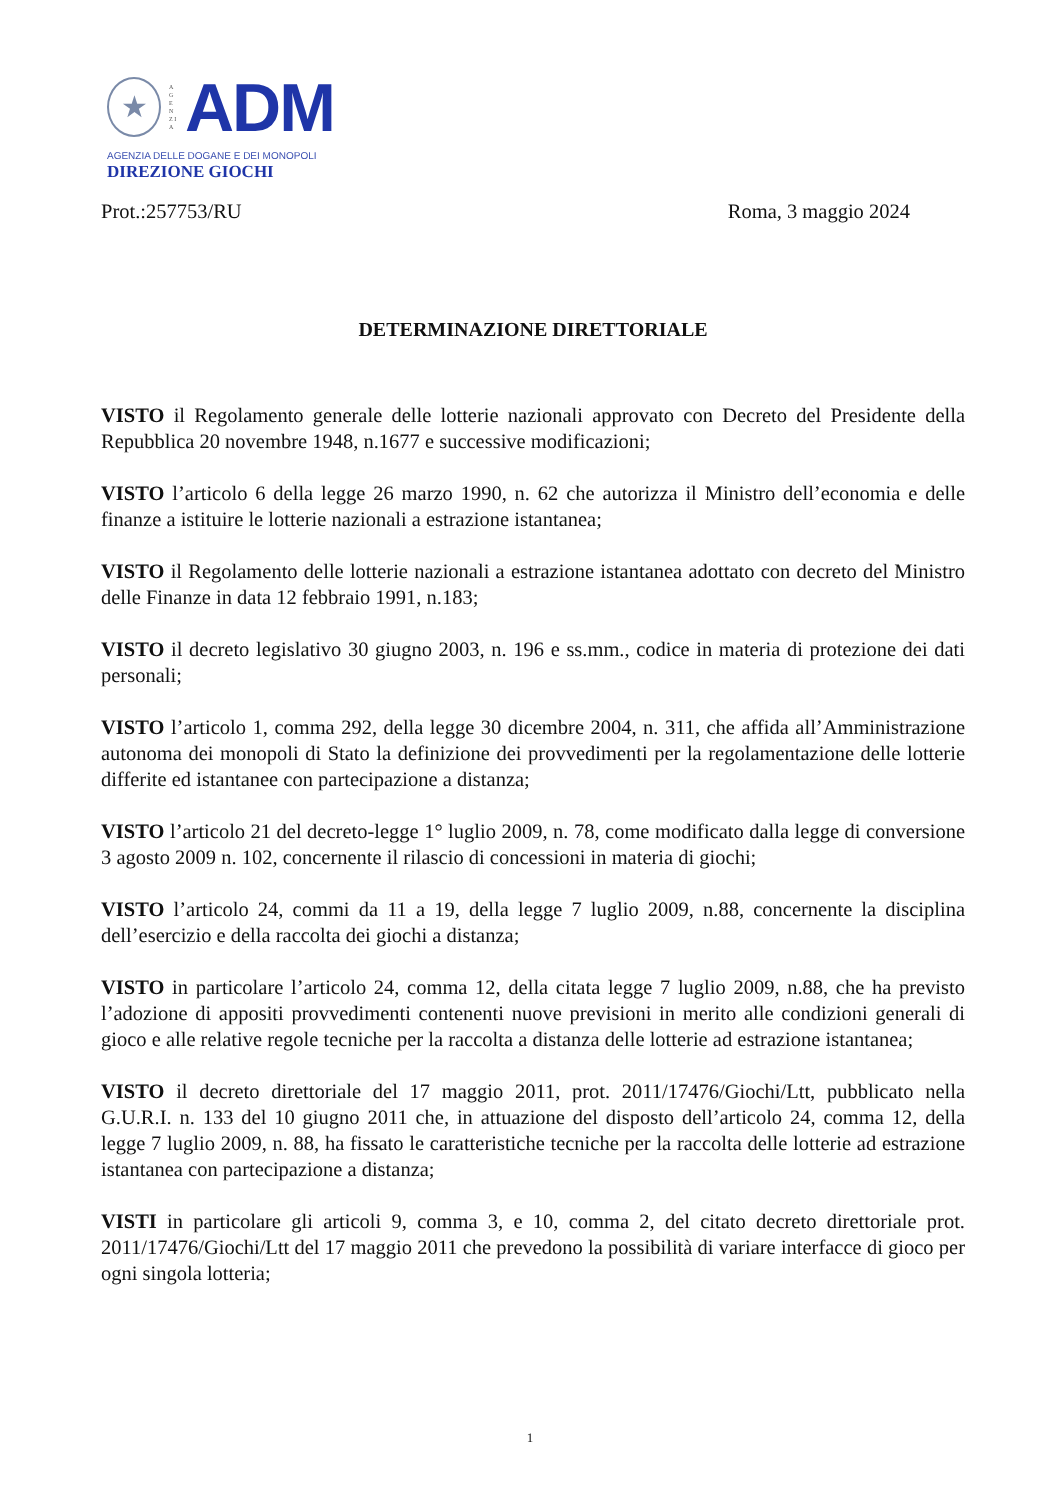★
A G E N Z I A
ADM
AGENZIA DELLE DOGANE E DEI MONOPOLI
DIREZIONE GIOCHI
Prot.:257753/RU Roma, 3 maggio 2024
DETERMINAZIONE DIRETTORIALE
VISTO il Regolamento generale delle lotterie nazionali approvato con Decreto del Presidente della Repubblica 20 novembre 1948, n.1677 e successive modificazioni;
VISTO l’articolo 6 della legge 26 marzo 1990, n. 62 che autorizza il Ministro dell’economia e delle finanze a istituire le lotterie nazionali a estrazione istantanea;
VISTO il Regolamento delle lotterie nazionali a estrazione istantanea adottato con decreto del Ministro delle Finanze in data 12 febbraio 1991, n.183;
VISTO il decreto legislativo 30 giugno 2003, n. 196 e ss.mm., codice in materia di protezione dei dati personali;
VISTO l’articolo 1, comma 292, della legge 30 dicembre 2004, n. 311, che affida all’Amministrazione autonoma dei monopoli di Stato la definizione dei provvedimenti per la regolamentazione delle lotterie differite ed istantanee con partecipazione a distanza;
VISTO l’articolo 21 del decreto-legge 1° luglio 2009, n. 78, come modificato dalla legge di conversione 3 agosto 2009 n. 102, concernente il rilascio di concessioni in materia di giochi;
VISTO l’articolo 24, commi da 11 a 19, della legge 7 luglio 2009, n.88, concernente la disciplina dell’esercizio e della raccolta dei giochi a distanza;
VISTO in particolare l’articolo 24, comma 12, della citata legge 7 luglio 2009, n.88, che ha previsto l’adozione di appositi provvedimenti contenenti nuove previsioni in merito alle condizioni generali di gioco e alle relative regole tecniche per la raccolta a distanza delle lotterie ad estrazione istantanea;
VISTO il decreto direttoriale del 17 maggio 2011, prot. 2011/17476/Giochi/Ltt, pubblicato nella G.U.R.I. n. 133 del 10 giugno 2011 che, in attuazione del disposto dell’articolo 24, comma 12, della legge 7 luglio 2009, n. 88, ha fissato le caratteristiche tecniche per la raccolta delle lotterie ad estrazione istantanea con partecipazione a distanza;
VISTI in particolare gli articoli 9, comma 3, e 10, comma 2, del citato decreto direttoriale prot. 2011/17476/Giochi/Ltt del 17 maggio 2011 che prevedono la possibilità di variare interfacce di gioco per ogni singola lotteria;
1